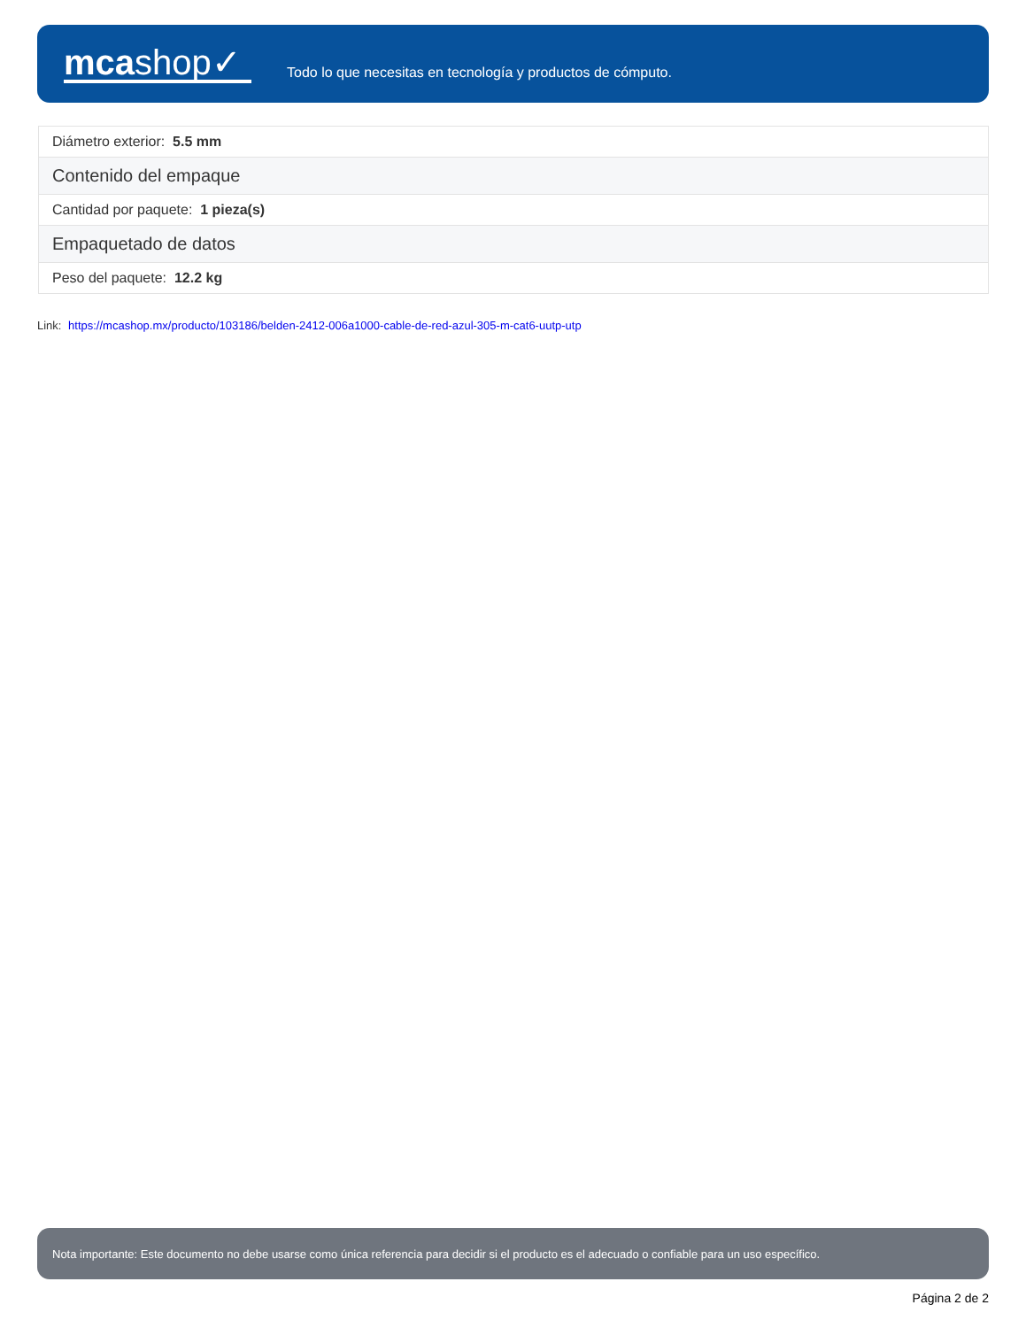mcashop✓
Todo lo que necesitas en tecnología y productos de cómputo.
| Diámetro exterior: 5.5 mm |
| Contenido del empaque |
| Cantidad por paquete: 1 pieza(s) |
| Empaquetado de datos |
| Peso del paquete: 12.2 kg |
Link: https://mcashop.mx/producto/103186/belden-2412-006a1000-cable-de-red-azul-305-m-cat6-uutp-utp
Nota importante: Este documento no debe usarse como única referencia para decidir si el producto es el adecuado o confiable para un uso específico.
Página 2 de 2